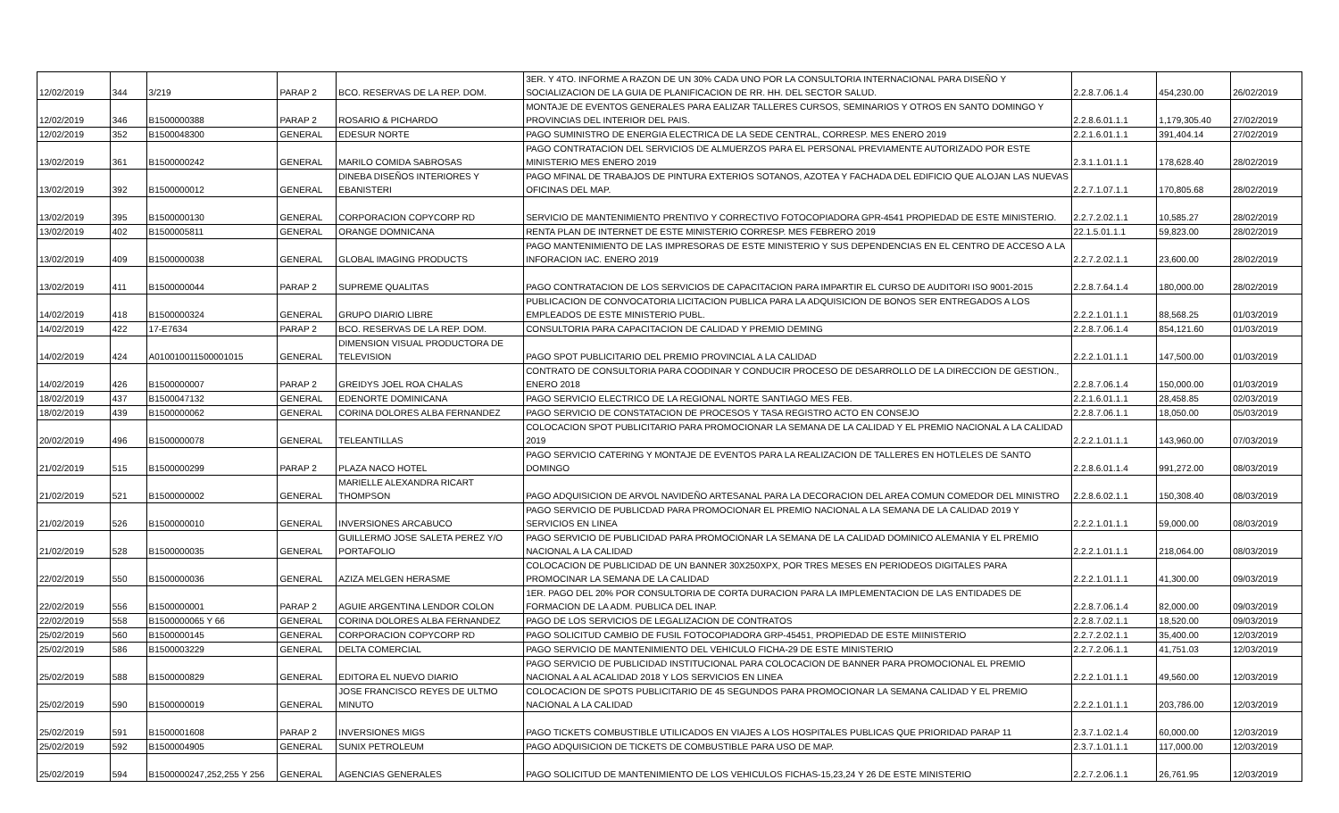| 12/02/2019 | 344 | 3/219 | PARAP 2 | BCO. RESERVAS DE LA REP. DOM. | 3ER. Y 4TO. INFORME A RAZON DE UN 30% CADA UNO POR LA CONSULTORIA INTERNACIONAL PARA DISEÑO Y SOCIALIZACION DE LA GUIA DE PLANIFICACION DE RR. HH. DEL SECTOR SALUD. | 2.2.8.7.06.1.4 | 454,230.00 | 26/02/2019 |
| 12/02/2019 | 346 | B1500000388 | PARAP 2 | ROSARIO & PICHARDO | MONTAJE DE EVENTOS GENERALES PARA EALIZAR TALLERES CURSOS, SEMINARIOS Y OTROS EN SANTO DOMINGO Y PROVINCIAS DEL INTERIOR DEL PAIS. | 2.2.8.6.01.1.1 | 1,179,305.40 | 27/02/2019 |
| 12/02/2019 | 352 | B1500048300 | GENERAL | EDESUR NORTE | PAGO SUMINISTRO DE ENERGIA ELECTRICA DE LA SEDE CENTRAL, CORRESP. MES ENERO 2019 | 2.2.1.6.01.1.1 | 391,404.14 | 27/02/2019 |
| 13/02/2019 | 361 | B1500000242 | GENERAL | MARILO COMIDA SABROSAS | PAGO CONTRATACION DEL SERVICIOS DE ALMUERZOS PARA EL PERSONAL PREVIAMENTE AUTORIZADO POR ESTE MINISTERIO MES ENERO 2019 | 2.3.1.1.01.1.1 | 178,628.40 | 28/02/2019 |
| 13/02/2019 | 392 | B1500000012 | GENERAL | DINEBA DISEÑOS INTERIORES Y EBANISTERI | PAGO MFINAL DE TRABAJOS DE PINTURA EXTERIOS SOTANOS, AZOTEA Y FACHADA DEL EDIFICIO QUE ALOJAN LAS NUEVAS OFICINAS DEL MAP. | 2.2.7.1.07.1.1 | 170,805.68 | 28/02/2019 |
| 13/02/2019 | 395 | B1500000130 | GENERAL | CORPORACION COPYCORP RD | SERVICIO DE MANTENIMIENTO PRENTIVO Y CORRECTIVO FOTOCOPIADORA GPR-4541 PROPIEDAD DE ESTE MINISTERIO. | 2.2.7.2.02.1.1 | 10,585.27 | 28/02/2019 |
| 13/02/2019 | 402 | B1500005811 | GENERAL | ORANGE DOMNICANA | RENTA PLAN DE INTERNET DE ESTE MINISTERIO CORRESP. MES FEBRERO 2019 | 22.1.5.01.1.1 | 59,823.00 | 28/02/2019 |
| 13/02/2019 | 409 | B1500000038 | GENERAL | GLOBAL IMAGING PRODUCTS | PAGO MANTENIMIENTO DE LAS IMPRESORAS DE ESTE MINISTERIO Y SUS DEPENDENCIAS EN EL CENTRO DE ACCESO A LA INFORACION IAC. ENERO 2019 | 2.2.7.2.02.1.1 | 23,600.00 | 28/02/2019 |
| 13/02/2019 | 411 | B1500000044 | PARAP 2 | SUPREME QUALITAS | PAGO CONTRATACION DE LOS SERVICIOS DE CAPACITACION PARA IMPARTIR EL CURSO DE AUDITORI ISO 9001-2015 | 2.2.8.7.64.1.4 | 180,000.00 | 28/02/2019 |
| 14/02/2019 | 418 | B1500000324 | GENERAL | GRUPO DIARIO LIBRE | PUBLICACION DE CONVOCATORIA LICITACION PUBLICA PARA LA ADQUISICION DE BONOS SER ENTREGADOS A LOS EMPLEADOS DE ESTE MINISTERIO PUBL. | 2.2.2.1.01.1.1 | 88,568.25 | 01/03/2019 |
| 14/02/2019 | 422 | 17-E7634 | PARAP 2 | BCO. RESERVAS DE LA REP. DOM. | CONSULTORIA PARA CAPACITACION DE CALIDAD Y PREMIO DEMING | 2.2.8.7.06.1.4 | 854,121.60 | 01/03/2019 |
| 14/02/2019 | 424 | A010010011500001015 | GENERAL | DIMENSION VISUAL PRODUCTORA DE TELEVISION | PAGO SPOT PUBLICITARIO DEL PREMIO PROVINCIAL A LA CALIDAD | 2.2.2.1.01.1.1 | 147,500.00 | 01/03/2019 |
| 14/02/2019 | 426 | B1500000007 | PARAP 2 | GREIDYS JOEL ROA CHALAS | CONTRATO DE CONSULTORIA PARA COODINAR Y CONDUCIR PROCESO DE DESARROLLO DE LA DIRECCION DE GESTION., ENERO 2018 | 2.2.8.7.06.1.4 | 150,000.00 | 01/03/2019 |
| 18/02/2019 | 437 | B1500047132 | GENERAL | EDENORTE DOMINICANA | PAGO SERVICIO ELECTRICO DE LA REGIONAL NORTE SANTIAGO MES FEB. | 2.2.1.6.01.1.1 | 28,458.85 | 02/03/2019 |
| 18/02/2019 | 439 | B1500000062 | GENERAL | CORINA DOLORES ALBA FERNANDEZ | PAGO SERVICIO DE CONSTATACION DE PROCESOS Y TASA REGISTRO ACTO EN CONSEJO | 2.2.8.7.06.1.1 | 18,050.00 | 05/03/2019 |
| 20/02/2019 | 496 | B1500000078 | GENERAL | TELEANTILLAS | COLOCACION SPOT PUBLICITARIO PARA PROMOCIONAR LA SEMANA DE LA CALIDAD Y EL PREMIO NACIONAL A LA CALIDAD 2019 | 2.2.2.1.01.1.1 | 143,960.00 | 07/03/2019 |
| 21/02/2019 | 515 | B1500000299 | PARAP 2 | PLAZA NACO HOTEL | PAGO SERVICIO CATERING Y MONTAJE DE EVENTOS PARA LA REALIZACION DE TALLERES EN HOTLELES DE SANTO DOMINGO | 2.2.8.6.01.1.4 | 991,272.00 | 08/03/2019 |
| 21/02/2019 | 521 | B1500000002 | GENERAL | MARIELLE ALEXANDRA RICART THOMPSON | PAGO ADQUISICION DE ARVOL NAVIDEÑO ARTESANAL PARA LA DECORACION DEL AREA COMUN COMEDOR DEL MINISTRO | 2.2.8.6.02.1.1 | 150,308.40 | 08/03/2019 |
| 21/02/2019 | 526 | B1500000010 | GENERAL | INVERSIONES ARCABUCO | PAGO SERVICIO DE PUBLICDAD PARA PROMOCIONAR EL PREMIO NACIONAL A LA SEMANA DE LA CALIDAD 2019 Y SERVICIOS EN LINEA | 2.2.2.1.01.1.1 | 59,000.00 | 08/03/2019 |
| 21/02/2019 | 528 | B1500000035 | GENERAL | GUILLERMO JOSE SALETA PEREZ Y/O PORTAFOLIO | PAGO SERVICIO DE PUBLICIDAD PARA PROMOCIONAR LA SEMANA DE LA CALIDAD DOMINICO ALEMANIA Y EL PREMIO NACIONAL A LA CALIDAD | 2.2.2.1.01.1.1 | 218,064.00 | 08/03/2019 |
| 22/02/2019 | 550 | B1500000036 | GENERAL | AZIZA MELGEN HERASME | COLOCACION DE PUBLICIDAD DE UN BANNER 30X250XPX, POR TRES MESES EN PERIODEOS DIGITALES PARA PROMOCINAR LA SEMANA DE LA CALIDAD | 2.2.2.1.01.1.1 | 41,300.00 | 09/03/2019 |
| 22/02/2019 | 556 | B1500000001 | PARAP 2 | AGUIE ARGENTINA LENDOR COLON | 1ER. PAGO DEL 20% POR CONSULTORIA DE CORTA DURACION PARA LA IMPLEMENTACION DE LAS ENTIDADES DE FORMACION DE LA ADM. PUBLICA DEL INAP. | 2.2.8.7.06.1.4 | 82,000.00 | 09/03/2019 |
| 22/02/2019 | 558 | B1500000065 Y 66 | GENERAL | CORINA DOLORES ALBA FERNANDEZ | PAGO DE LOS SERVICIOS DE LEGALIZACION DE CONTRATOS | 2.2.8.7.02.1.1 | 18,520.00 | 09/03/2019 |
| 25/02/2019 | 560 | B1500000145 | GENERAL | CORPORACION COPYCORP RD | PAGO SOLICITUD CAMBIO DE FUSIL FOTOCOPIADORA GRP-45451, PROPIEDAD DE ESTE MIINISTERIO | 2.2.7.2.02.1.1 | 35,400.00 | 12/03/2019 |
| 25/02/2019 | 586 | B1500003229 | GENERAL | DELTA COMERCIAL | PAGO SERVICIO DE MANTENIMIENTO DEL VEHICULO FICHA-29 DE ESTE MINISTERIO | 2.2.7.2.06.1.1 | 41,751.03 | 12/03/2019 |
| 25/02/2019 | 588 | B1500000829 | GENERAL | EDITORA EL NUEVO DIARIO | PAGO SERVICIO DE PUBLICIDAD INSTITUCIONAL PARA COLOCACION DE BANNER PARA PROMOCIONAL EL PREMIO NACIONAL A AL ACALIDAD 2018 Y LOS SERVICIOS EN LINEA | 2.2.2.1.01.1.1 | 49,560.00 | 12/03/2019 |
| 25/02/2019 | 590 | B1500000019 | GENERAL | JOSE FRANCISCO REYES DE ULTMO MINUTO | COLOCACION DE SPOTS PUBLICITARIO DE 45 SEGUNDOS PARA PROMOCIONAR LA SEMANA CALIDAD Y EL PREMIO NACIONAL A LA CALIDAD | 2.2.2.1.01.1.1 | 203,786.00 | 12/03/2019 |
| 25/02/2019 | 591 | B1500001608 | PARAP 2 | INVERSIONES MIGS | PAGO TICKETS COMBUSTIBLE UTILICADOS EN VIAJES A LOS HOSPITALES PUBLICAS QUE PRIORIDAD PARAP 11 | 2.3.7.1.02.1.4 | 60,000.00 | 12/03/2019 |
| 25/02/2019 | 592 | B1500004905 | GENERAL | SUNIX PETROLEUM | PAGO ADQUISICION DE TICKETS DE COMBUSTIBLE PARA USO DE MAP. | 2.3.7.1.01.1.1 | 117,000.00 | 12/03/2019 |
| 25/02/2019 | 594 | B1500000247,252,255 Y 256 | GENERAL | AGENCIAS GENERALES | PAGO SOLICITUD DE MANTENIMIENTO DE LOS VEHICULOS FICHAS-15,23,24 Y 26 DE ESTE MINISTERIO | 2.2.7.2.06.1.1 | 26,761.95 | 12/03/2019 |